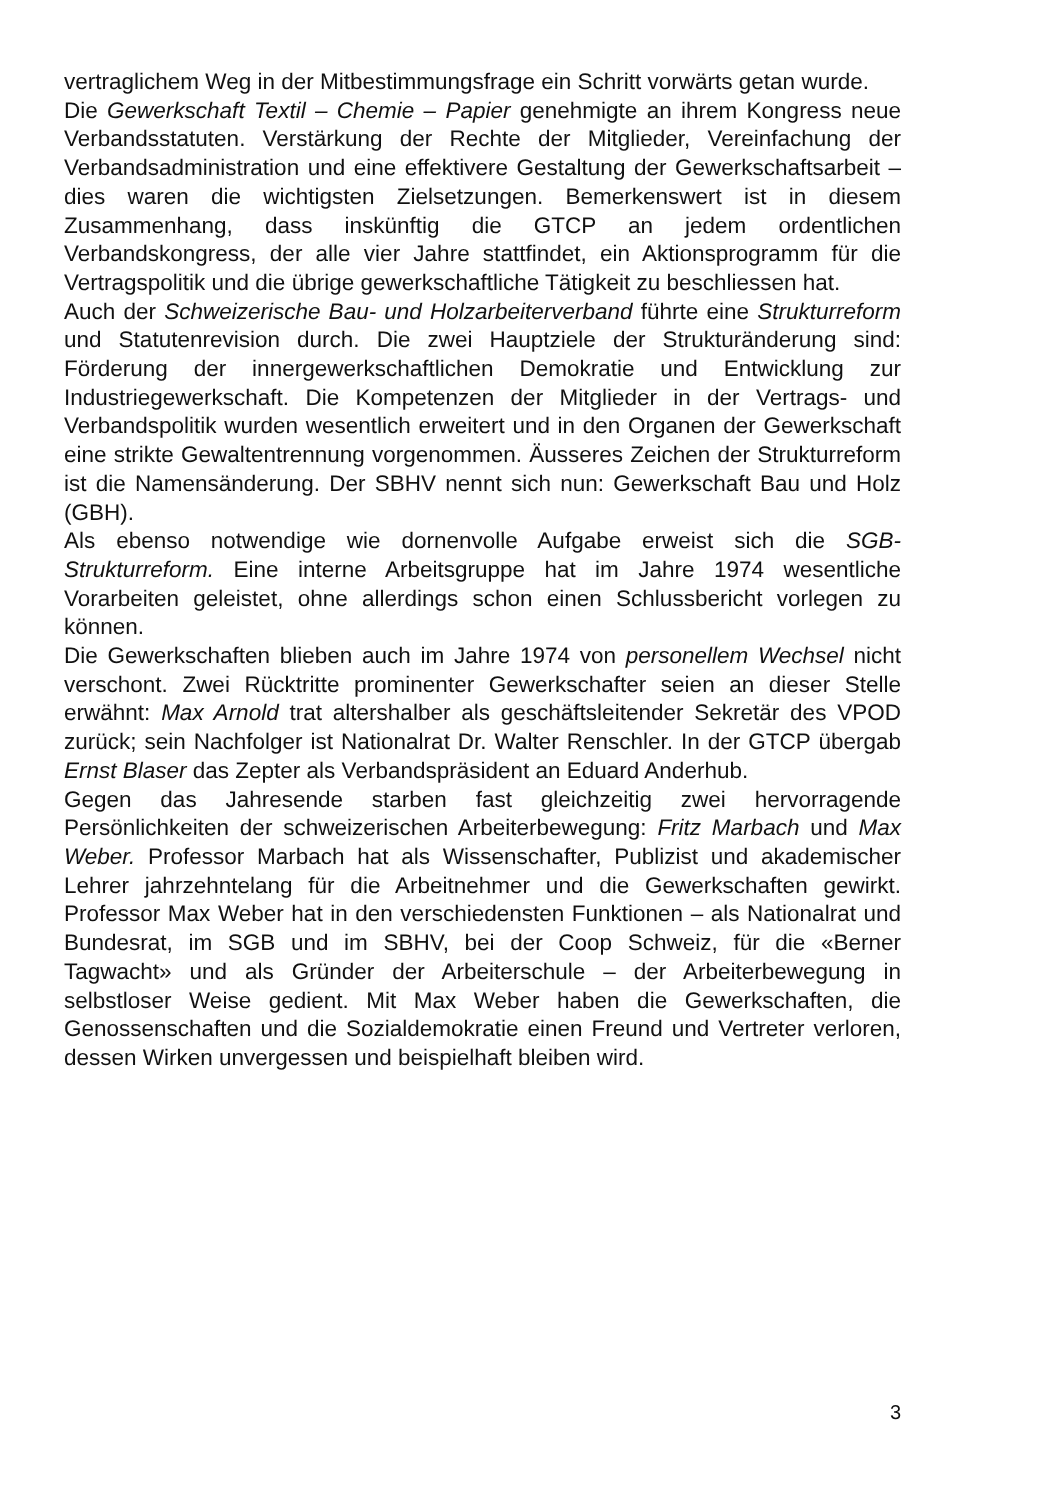vertraglichem Weg in der Mitbestimmungsfrage ein Schritt vorwärts getan wurde.
Die Gewerkschaft Textil – Chemie – Papier genehmigte an ihrem Kongress neue Verbandsstatuten. Verstärkung der Rechte der Mitglieder, Vereinfachung der Verbandsadministration und eine effektivere Gestaltung der Gewerkschaftsarbeit – dies waren die wichtigsten Zielsetzungen. Bemerkenswert ist in diesem Zusammenhang, dass inskünftig die GTCP an jedem ordentlichen Verbandskongress, der alle vier Jahre stattfindet, ein Aktionsprogramm für die Vertragspolitik und die übrige gewerkschaftliche Tätigkeit zu beschliessen hat.
Auch der Schweizerische Bau- und Holzarbeiterverband führte eine Strukturreform und Statutenrevision durch. Die zwei Hauptziele der Strukturänderung sind: Förderung der innergewerkschaftlichen Demokratie und Entwicklung zur Industriegewerkschaft. Die Kompetenzen der Mitglieder in der Vertrags- und Verbandspolitik wurden wesentlich erweitert und in den Organen der Gewerkschaft eine strikte Gewaltentrennung vorgenommen. Äusseres Zeichen der Strukturreform ist die Namensänderung. Der SBHV nennt sich nun: Gewerkschaft Bau und Holz (GBH).
Als ebenso notwendige wie dornenvolle Aufgabe erweist sich die SGB-Strukturreform. Eine interne Arbeitsgruppe hat im Jahre 1974 wesentliche Vorarbeiten geleistet, ohne allerdings schon einen Schlussbericht vorlegen zu können.
Die Gewerkschaften blieben auch im Jahre 1974 von personellem Wechsel nicht verschont. Zwei Rücktritte prominenter Gewerkschafter seien an dieser Stelle erwähnt: Max Arnold trat altershalber als geschäftsleitender Sekretär des VPOD zurück; sein Nachfolger ist Nationalrat Dr. Walter Renschler. In der GTCP übergab Ernst Blaser das Zepter als Verbandspräsident an Eduard Anderhub.
Gegen das Jahresende starben fast gleichzeitig zwei hervorragende Persönlichkeiten der schweizerischen Arbeiterbewegung: Fritz Marbach und Max Weber. Professor Marbach hat als Wissenschafter, Publizist und akademischer Lehrer jahrzehntelang für die Arbeitnehmer und die Gewerkschaften gewirkt. Professor Max Weber hat in den verschiedensten Funktionen – als Nationalrat und Bundesrat, im SGB und im SBHV, bei der Coop Schweiz, für die «Berner Tagwacht» und als Gründer der Arbeiterschule – der Arbeiterbewegung in selbstloser Weise gedient. Mit Max Weber haben die Gewerkschaften, die Genossenschaften und die Sozialdemokratie einen Freund und Vertreter verloren, dessen Wirken unvergessen und beispielhaft bleiben wird.
3